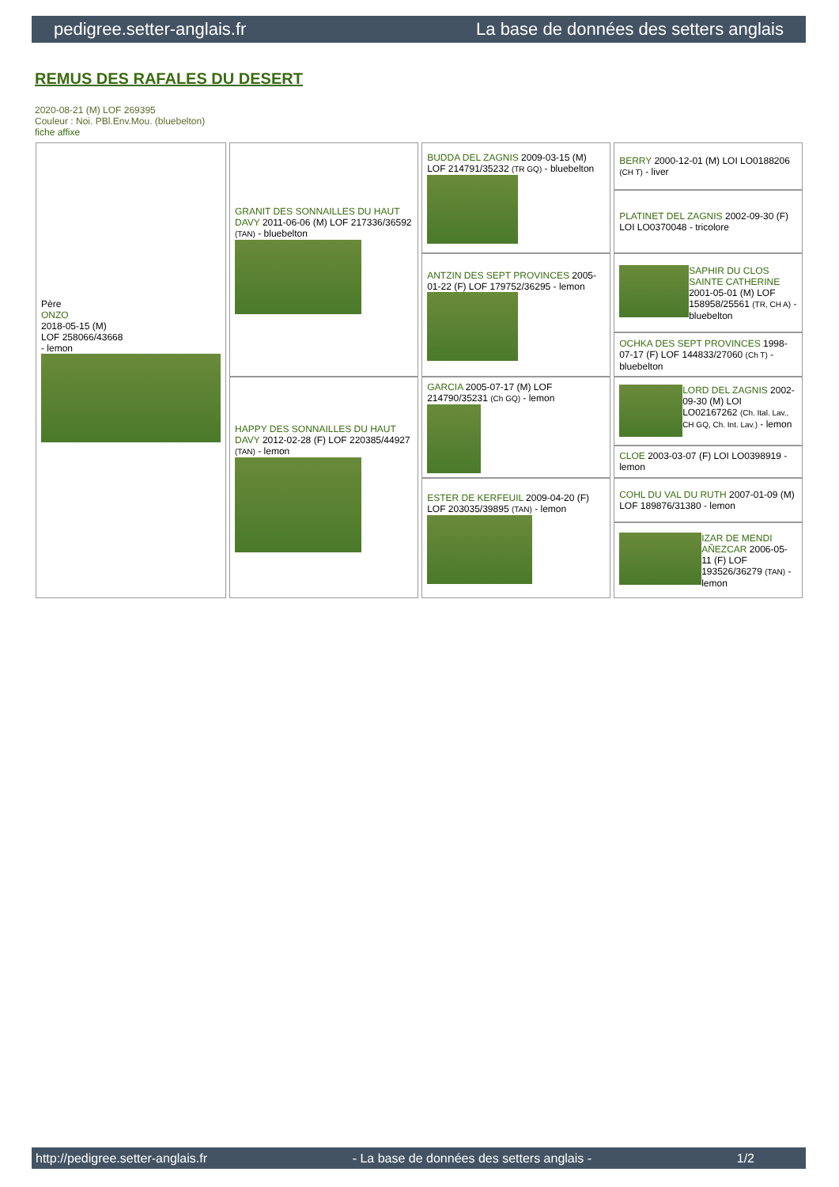pedigree.setter-anglais.fr La base de données des setters anglais
REMUS DES RAFALES DU DESERT
2020-08-21 (M) LOF 269395
Couleur : Noi. PBl.Env.Mou. (bluebelton)
fiche affixe
| Père ONZO 2018-05-15 (M) LOF 258066/43668 - lemon | GRANIT DES SONNAILLES DU HAUT DAVY 2011-06-06 (M) LOF 217336/36592 (TAN) - bluebelton | BUDDA DEL ZAGNIS 2009-03-15 (M) LOF 214791/35232 (TR GQ) - bluebelton | BERRY 2000-12-01 (M) LOI LO0188206 (CH T) - liver |
| | | | PLATINET DEL ZAGNIS 2002-09-30 (F) LOI LO0370048 - tricolore |
| | | ANTZIN DES SEPT PROVINCES 2005-01-22 (F) LOF 179752/36295 - lemon | SAPHIR DU CLOS SAINTE CATHERINE 2001-05-01 (M) LOF 158958/25561 (TR, CH A) - bluebelton |
| | | | OCHKA DES SEPT PROVINCES 1998-07-17 (F) LOF 144833/27060 (Ch T) - bluebelton |
| | HAPPY DES SONNAILLES DU HAUT DAVY 2012-02-28 (F) LOF 220385/44927 (TAN) - lemon | GARCIA 2005-07-17 (M) LOF 214790/35231 (Ch GQ) - lemon | LORD DEL ZAGNIS 2002-09-30 (M) LOI LO02167262 (Ch. Ital. Lav., CH GQ, Ch. Int. Lav.) - lemon |
| | | | CLOE 2003-03-07 (F) LOI LO0398919 - lemon |
| | | ESTER DE KERFEUIL 2009-04-20 (F) LOF 203035/39895 (TAN) - lemon | COHL DU VAL DU RUTH 2007-01-09 (M) LOF 189876/31380 - lemon |
| | | | IZAR DE MENDI AÑEZCAR 2006-05-11 (F) LOF 193526/36279 (TAN) - lemon |
http://pedigree.setter-anglais.fr - La base de données des setters anglais - 1/2